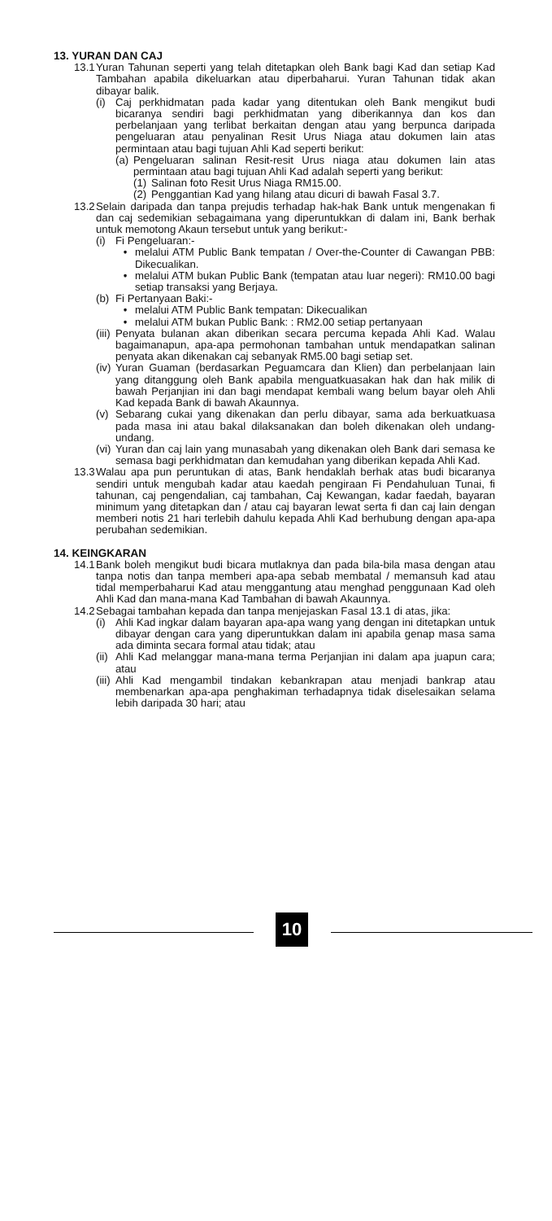13. YURAN DAN CAJ
13.1 Yuran Tahunan seperti yang telah ditetapkan oleh Bank bagi Kad dan setiap Kad Tambahan apabila dikeluarkan atau diperbaharui. Yuran Tahunan tidak akan dibayar balik.
(i) Caj perkhidmatan pada kadar yang ditentukan oleh Bank mengikut budi bicaranya sendiri bagi perkhidmatan yang diberikannya dan kos dan perbelanjaan yang terlibat berkaitan dengan atau yang berpunca daripada pengeluaran atau penyalinan Resit Urus Niaga atau dokumen lain atas permintaan atau bagi tujuan Ahli Kad seperti berikut:
(a) Pengeluaran salinan Resit-resit Urus niaga atau dokumen lain atas permintaan atau bagi tujuan Ahli Kad adalah seperti yang berikut:
(1) Salinan foto Resit Urus Niaga RM15.00.
(2) Penggantian Kad yang hilang atau dicuri di bawah Fasal 3.7.
13.2 Selain daripada dan tanpa prejudis terhadap hak-hak Bank untuk mengenakan fi dan caj sedemikian sebagaimana yang diperuntukkan di dalam ini, Bank berhak untuk memotong Akaun tersebut untuk yang berikut:-
(i) Fi Pengeluaran:-
• melalui ATM Public Bank tempatan / Over-the-Counter di Cawangan PBB: Dikecualikan.
• melalui ATM bukan Public Bank (tempatan atau luar negeri): RM10.00 bagi setiap transaksi yang Berjaya.
(b) Fi Pertanyaan Baki:-
• melalui ATM Public Bank tempatan: Dikecualikan
• melalui ATM bukan Public Bank: : RM2.00 setiap pertanyaan
(iii) Penyata bulanan akan diberikan secara percuma kepada Ahli Kad. Walau bagaimanapun, apa-apa permohonan tambahan untuk mendapatkan salinan penyata akan dikenakan caj sebanyak RM5.00 bagi setiap set.
(iv) Yuran Guaman (berdasarkan Peguamcara dan Klien) dan perbelanjaan lain yang ditanggung oleh Bank apabila menguatkuasakan hak dan hak milik di bawah Perjanjian ini dan bagi mendapat kembali wang belum bayar oleh Ahli Kad kepada Bank di bawah Akaunnya.
(v) Sebarang cukai yang dikenakan dan perlu dibayar, sama ada berkuatkuasa pada masa ini atau bakal dilaksanakan dan boleh dikenakan oleh undang-undang.
(vi) Yuran dan caj lain yang munasabah yang dikenakan oleh Bank dari semasa ke semasa bagi perkhidmatan dan kemudahan yang diberikan kepada Ahli Kad.
13.3 Walau apa pun peruntukan di atas, Bank hendaklah berhak atas budi bicaranya sendiri untuk mengubah kadar atau kaedah pengiraan Fi Pendahuluan Tunai, fi tahunan, caj pengendalian, caj tambahan, Caj Kewangan, kadar faedah, bayaran minimum yang ditetapkan dan / atau caj bayaran lewat serta fi dan caj lain dengan memberi notis 21 hari terlebih dahulu kepada Ahli Kad berhubung dengan apa-apa perubahan sedemikian.
14. KEINGKARAN
14.1 Bank boleh mengikut budi bicara mutlaknya dan pada bila-bila masa dengan atau tanpa notis dan tanpa memberi apa-apa sebab membatal / memansuh kad atau tidal memperbaharui Kad atau menggantung atau menghad penggunaan Kad oleh Ahli Kad dan mana-mana Kad Tambahan di bawah Akaunnya.
14.2 Sebagai tambahan kepada dan tanpa menjejaskan Fasal 13.1 di atas, jika:
(i) Ahli Kad ingkar dalam bayaran apa-apa wang yang dengan ini ditetapkan untuk dibayar dengan cara yang diperuntukkan dalam ini apabila genap masa sama ada diminta secara formal atau tidak; atau
(ii) Ahli Kad melanggar mana-mana terma Perjanjian ini dalam apa juapun cara; atau
(iii) Ahli Kad mengambil tindakan kebankrapan atau menjadi bankrap atau membenarkan apa-apa penghakiman terhadapnya tidak diselesaikan selama lebih daripada 30 hari; atau
10